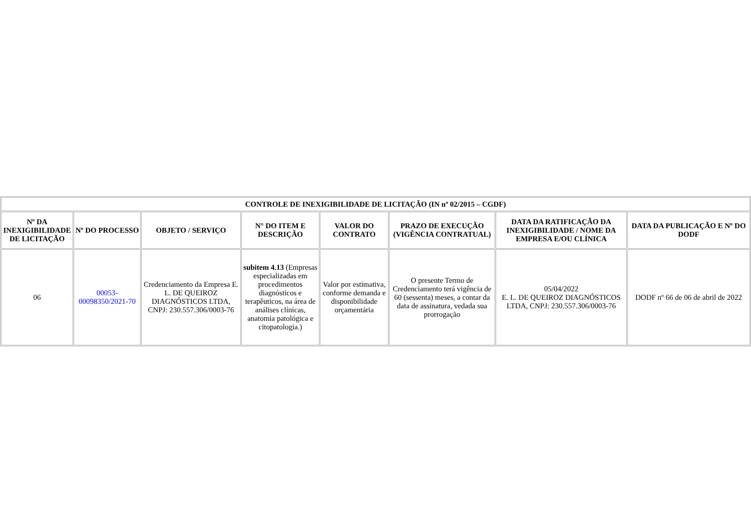| CONTROLE DE INEXIGIBILIDADE DE LICITAÇÃO (IN nº 02/2015 – CGDF) | | | | | | | |
| --- | --- | --- | --- | --- | --- | --- | --- |
| Nº DA INEXIGIBILIDADE DE LICITAÇÃO | Nº DO PROCESSO | OBJETO / SERVIÇO | N° DO ITEM E DESCRIÇÃO | VALOR DO CONTRATO | PRAZO DE EXECUÇÃO (VIGÊNCIA CONTRATUAL) | DATA DA RATIFICAÇÃO DA INEXIGIBILIDADE / NOME DA EMPRESA E/OU CLÍNICA | DATA DA PUBLICAÇÃO E Nº DO DODF |
| 06 | 00053-00098350/2021-70 | Credenciamento da Empresa E. L. DE QUEIROZ DIAGNÓSTICOS LTDA, CNPJ: 230.557.306/0003-76 | subitem 4.13 (Empresas especializadas em procedimentos diagnósticos e terapêuticos, na área de análises clínicas, anatomia patológica e citopatologia.) | Valor por estimativa, conforme demanda e disponibilidade orçamentária | O presente Termo de Credenciamento terá vigência de 60 (sessenta) meses, a contar da data de assinatura, vedada sua prorrogação | 05/04/2022 E. L. DE QUEIROZ DIAGNÓSTICOS LTDA, CNPJ: 230.557.306/0003-76 | DODF nº 66 de 06 de abril de 2022 |